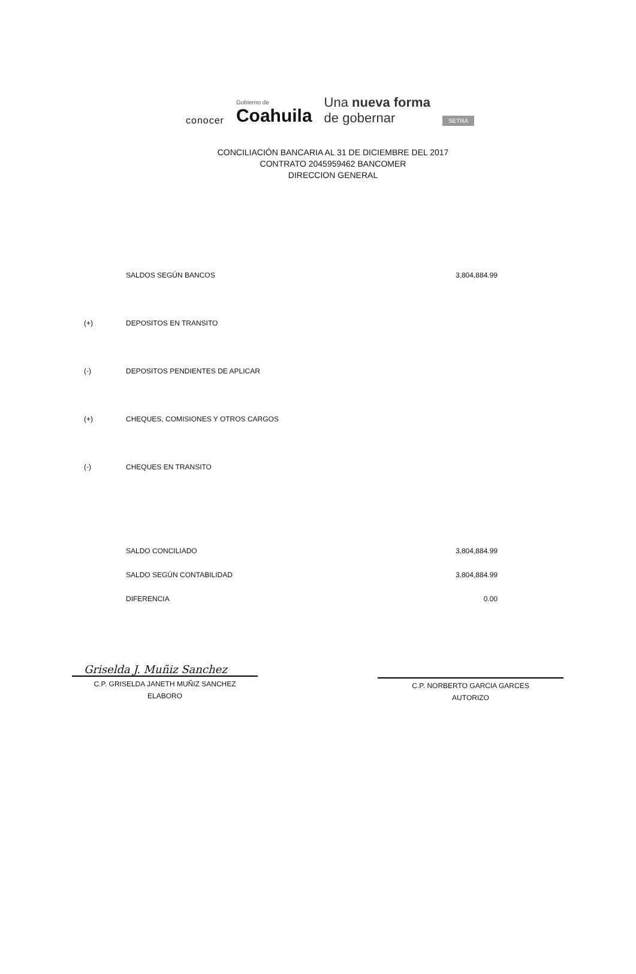conocer
Gobierno de
Coahuila
Una nueva forma
de gobernar
SETRA
CONCILIACIÓN BANCARIA AL 31 DE DICIEMBRE DEL 2017
CONTRATO 2045959462 BANCOMER
DIRECCION GENERAL
| | SALDOS SEGÚN BANCOS | 3,804,884.99 |
| (+) | DEPOSITOS EN TRANSITO | |
| (-) | DEPOSITOS PENDIENTES DE APLICAR | |
| (+) | CHEQUES, COMISIONES Y OTROS CARGOS | |
| (-) | CHEQUES EN TRANSITO | |
| | SALDO CONCILIADO | 3,804,884.99 |
| | SALDO SEGÚN CONTABILIDAD | 3,804,884.99 |
| | DIFERENCIA | 0.00 |
Griselda J. Muñiz Sanchez
C.P. GRISELDA JANETH MUÑIZ SANCHEZ
ELABORO
C.P. NORBERTO GARCIA GARCES
AUTORIZO